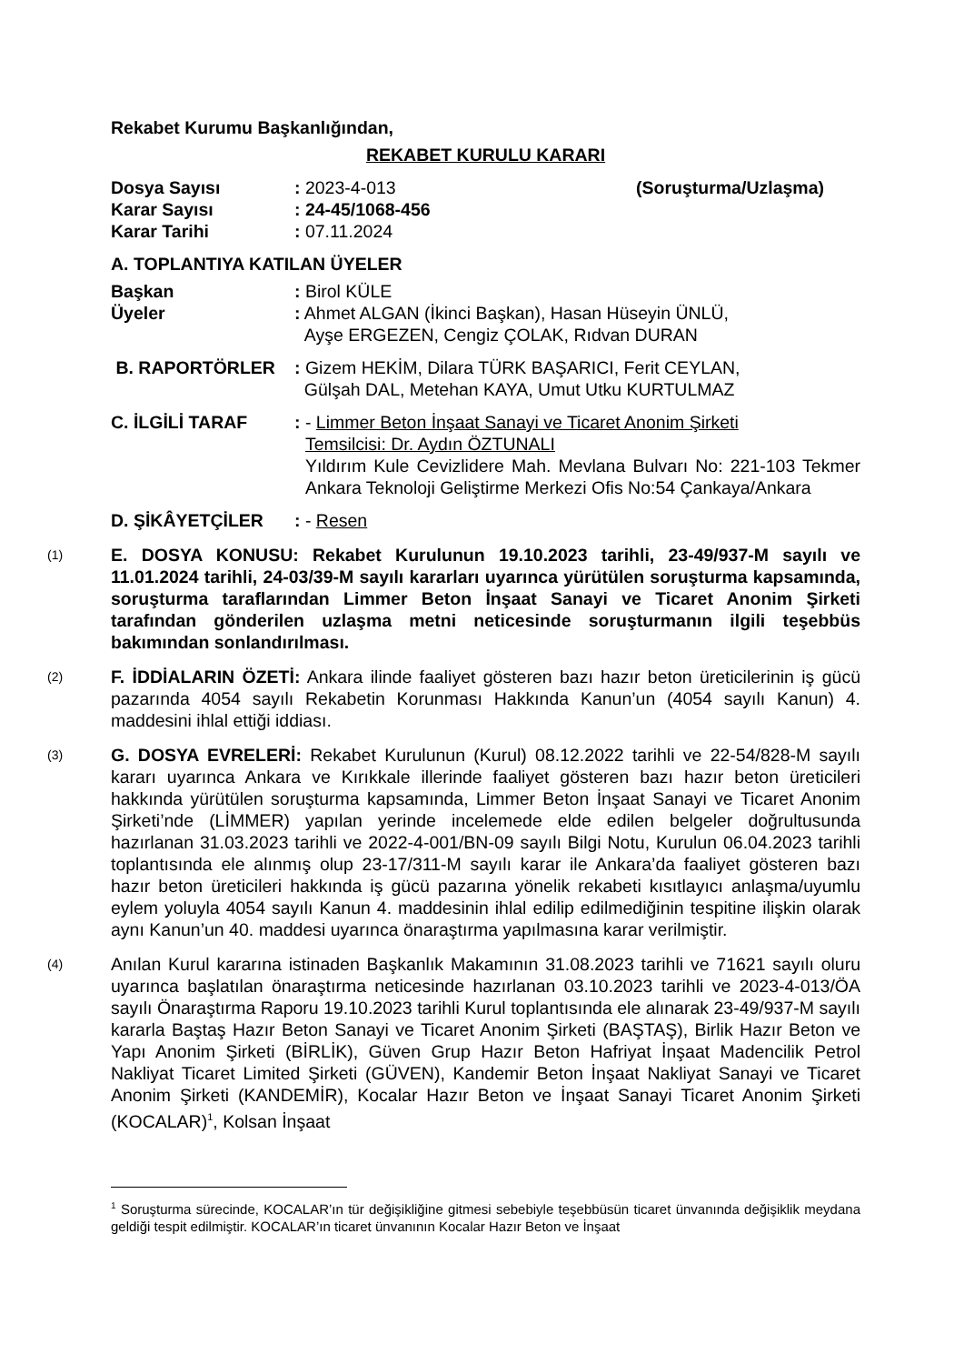Rekabet Kurumu Başkanlığından,
REKABET KURULU KARARI
Dosya Sayısı : 2023-4-013 (Soruşturma/Uzlaşma)
Karar Sayısı : 24-45/1068-456
Karar Tarihi : 07.11.2024
A. TOPLANTIYA KATILAN ÜYELER
Başkan : Birol KÜLE
Üyeler : Ahmet ALGAN (İkinci Başkan), Hasan Hüseyin ÜNLÜ,
Ayşe ERGEZEN, Cengiz ÇOLAK, Rıdvan DURAN
B. RAPORTÖRLER : Gizem HEKİM, Dilara TÜRK BAŞARICI, Ferit CEYLAN,
Gülşah DAL, Metehan KAYA, Umut Utku KURTULMAZ
C. İLGİLİ TARAF : - Limmer Beton İnşaat Sanayi ve Ticaret Anonim Şirketi
Temsilcisi: Dr. Aydın ÖZTUNALI
Yıldırım Kule Cevizlidere Mah. Mevlana Bulvarı No: 221-103 Tekmer Ankara Teknoloji Geliştirme Merkezi Ofis No:54 Çankaya/Ankara
D. ŞİKÂYETÇİLER : - Resen
(1)
E. DOSYA KONUSU: Rekabet Kurulunun 19.10.2023 tarihli, 23-49/937-M sayılı ve 11.01.2024 tarihli, 24-03/39-M sayılı kararları uyarınca yürütülen soruşturma kapsamında, soruşturma taraflarından Limmer Beton İnşaat Sanayi ve Ticaret Anonim Şirketi tarafından gönderilen uzlaşma metni neticesinde soruşturmanın ilgili teşebbüs bakımından sonlandırılması.
(2)
F. İDDİALARIN ÖZETİ: Ankara ilinde faaliyet gösteren bazı hazır beton üreticilerinin iş gücü pazarında 4054 sayılı Rekabetin Korunması Hakkında Kanun’un (4054 sayılı Kanun) 4. maddesini ihlal ettiği iddiası.
(3)
G. DOSYA EVRELERİ: Rekabet Kurulunun (Kurul) 08.12.2022 tarihli ve 22-54/828-M sayılı kararı uyarınca Ankara ve Kırıkkale illerinde faaliyet gösteren bazı hazır beton üreticileri hakkında yürütülen soruşturma kapsamında, Limmer Beton İnşaat Sanayi ve Ticaret Anonim Şirketi’nde (LİMMER) yapılan yerinde incelemede elde edilen belgeler doğrultusunda hazırlanan 31.03.2023 tarihli ve 2022-4-001/BN-09 sayılı Bilgi Notu, Kurulun 06.04.2023 tarihli toplantısında ele alınmış olup 23-17/311-M sayılı karar ile Ankara’da faaliyet gösteren bazı hazır beton üreticileri hakkında iş gücü pazarına yönelik rekabeti kısıtlayıcı anlaşma/uyumlu eylem yoluyla 4054 sayılı Kanun 4. maddesinin ihlal edilip edilmediğinin tespitine ilişkin olarak aynı Kanun’un 40. maddesi uyarınca önaraştırma yapılmasına karar verilmiştir.
(4)
Anılan Kurul kararına istinaden Başkanlık Makamının 31.08.2023 tarihli ve 71621 sayılı oluru uyarınca başlatılan önaraştırma neticesinde hazırlanan 03.10.2023 tarihli ve 2023-4-013/ÖA sayılı Önaraştırma Raporu 19.10.2023 tarihli Kurul toplantısında ele alınarak 23-49/937-M sayılı kararla Baştaş Hazır Beton Sanayi ve Ticaret Anonim Şirketi (BAŞTAŞ), Birlik Hazır Beton ve Yapı Anonim Şirketi (BİRLİK), Güven Grup Hazır Beton Hafriyat İnşaat Madencilik Petrol Nakliyat Ticaret Limited Şirketi (GÜVEN), Kandemir Beton İnşaat Nakliyat Sanayi ve Ticaret Anonim Şirketi (KANDEMİR), Kocalar Hazır Beton ve İnşaat Sanayi Ticaret Anonim Şirketi (KOCALAR)<sup>1</sup>, Kolsan İnşaat
<sup>1</sup> Soruşturma sürecinde, KOCALAR’ın tür değişikliğine gitmesi sebebiyle teşebbüsün ticaret ünvanında değişiklik meydana geldiği tespit edilmiştir. KOCALAR’ın ticaret ünvanının Kocalar Hazır Beton ve İnşaat